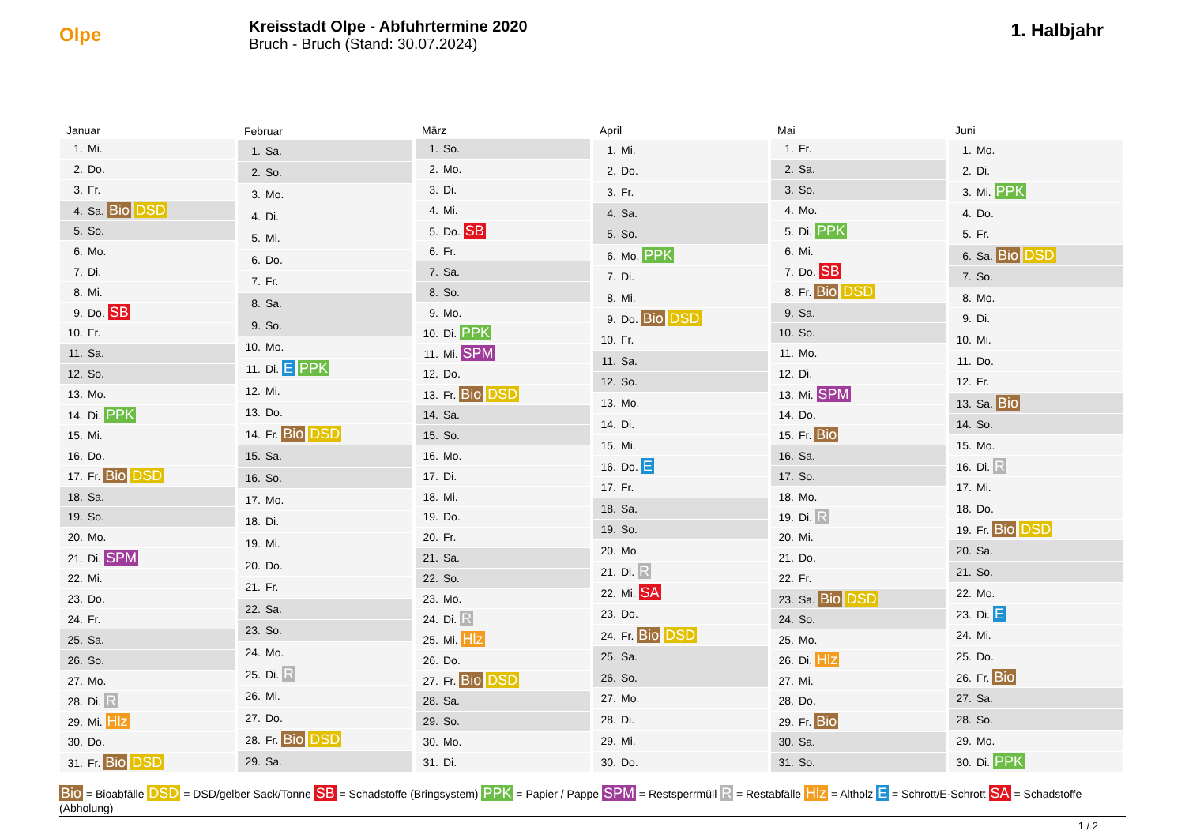Olpe
Kreisstadt Olpe - Abfuhrtermine 2020
Bruch - Bruch (Stand: 30.07.2024)
1. Halbjahr
| Januar |
| --- |
| 1. Mi. |
| 2. Do. |
| 3. Fr. |
| 4. Sa. Bio DSD |
| 5. So. |
| 6. Mo. |
| 7. Di. |
| 8. Mi. |
| 9. Do. SB |
| 10. Fr. |
| 11. Sa. |
| 12. So. |
| 13. Mo. |
| 14. Di. PPK |
| 15. Mi. |
| 16. Do. |
| 17. Fr. Bio DSD |
| 18. Sa. |
| 19. So. |
| 20. Mo. |
| 21. Di. SPM |
| 22. Mi. |
| 23. Do. |
| 24. Fr. |
| 25. Sa. |
| 26. So. |
| 27. Mo. |
| 28. Di. R |
| 29. Mi. Hlz |
| 30. Do. |
| 31. Fr. Bio DSD |
| Februar |
| --- |
| 1. Sa. |
| 2. So. |
| 3. Mo. |
| 4. Di. |
| 5. Mi. |
| 6. Do. |
| 7. Fr. |
| 8. Sa. |
| 9. So. |
| 10. Mo. |
| 11. Di. E PPK |
| 12. Mi. |
| 13. Do. |
| 14. Fr. Bio DSD |
| 15. Sa. |
| 16. So. |
| 17. Mo. |
| 18. Di. |
| 19. Mi. |
| 20. Do. |
| 21. Fr. |
| 22. Sa. |
| 23. So. |
| 24. Mo. |
| 25. Di. R |
| 26. Mi. |
| 27. Do. |
| 28. Fr. Bio DSD |
| 29. Sa. |
| März |
| --- |
| 1. So. |
| 2. Mo. |
| 3. Di. |
| 4. Mi. |
| 5. Do. SB |
| 6. Fr. |
| 7. Sa. |
| 8. So. |
| 9. Mo. |
| 10. Di. PPK |
| 11. Mi. SPM |
| 12. Do. |
| 13. Fr. Bio DSD |
| 14. Sa. |
| 15. So. |
| 16. Mo. |
| 17. Di. |
| 18. Mi. |
| 19. Do. |
| 20. Fr. |
| 21. Sa. |
| 22. So. |
| 23. Mo. |
| 24. Di. R |
| 25. Mi. Hlz |
| 26. Do. |
| 27. Fr. Bio DSD |
| 28. Sa. |
| 29. So. |
| 30. Mo. |
| 31. Di. |
| April |
| --- |
| 1. Mi. |
| 2. Do. |
| 3. Fr. |
| 4. Sa. |
| 5. So. |
| 6. Mo. PPK |
| 7. Di. |
| 8. Mi. |
| 9. Do. Bio DSD |
| 10. Fr. |
| 11. Sa. |
| 12. So. |
| 13. Mo. |
| 14. Di. |
| 15. Mi. |
| 16. Do. E |
| 17. Fr. |
| 18. Sa. |
| 19. So. |
| 20. Mo. |
| 21. Di. R |
| 22. Mi. SA |
| 23. Do. |
| 24. Fr. Bio DSD |
| 25. Sa. |
| 26. So. |
| 27. Mo. |
| 28. Di. |
| 29. Mi. |
| 30. Do. |
| Mai |
| --- |
| 1. Fr. |
| 2. Sa. |
| 3. So. |
| 4. Mo. |
| 5. Di. PPK |
| 6. Mi. |
| 7. Do. SB |
| 8. Fr. Bio DSD |
| 9. Sa. |
| 10. So. |
| 11. Mo. |
| 12. Di. |
| 13. Mi. SPM |
| 14. Do. |
| 15. Fr. Bio |
| 16. Sa. |
| 17. So. |
| 18. Mo. |
| 19. Di. R |
| 20. Mi. |
| 21. Do. |
| 22. Fr. |
| 23. Sa. Bio DSD |
| 24. So. |
| 25. Mo. |
| 26. Di. Hlz |
| 27. Mi. |
| 28. Do. |
| 29. Fr. Bio |
| 30. Sa. |
| 31. So. |
| Juni |
| --- |
| 1. Mo. |
| 2. Di. |
| 3. Mi. PPK |
| 4. Do. |
| 5. Fr. |
| 6. Sa. Bio DSD |
| 7. So. |
| 8. Mo. |
| 9. Di. |
| 10. Mi. |
| 11. Do. |
| 12. Fr. |
| 13. Sa. Bio |
| 14. So. |
| 15. Mo. |
| 16. Di. R |
| 17. Mi. |
| 18. Do. |
| 19. Fr. Bio DSD |
| 20. Sa. |
| 21. So. |
| 22. Mo. |
| 23. Di. E |
| 24. Mi. |
| 25. Do. |
| 26. Fr. Bio |
| 27. Sa. |
| 28. So. |
| 29. Mo. |
| 30. Di. PPK |
Bio = Bioabfälle DSD = DSD/gelber Sack/Tonne SB = Schadstoffe (Bringsystem) PPK = Papier / Pappe SPM = Restsperrmüll R = Restabfälle Hlz = Altholz E = Schrott/E-Schrott SA = Schadstoffe (Abholung)
1 / 2